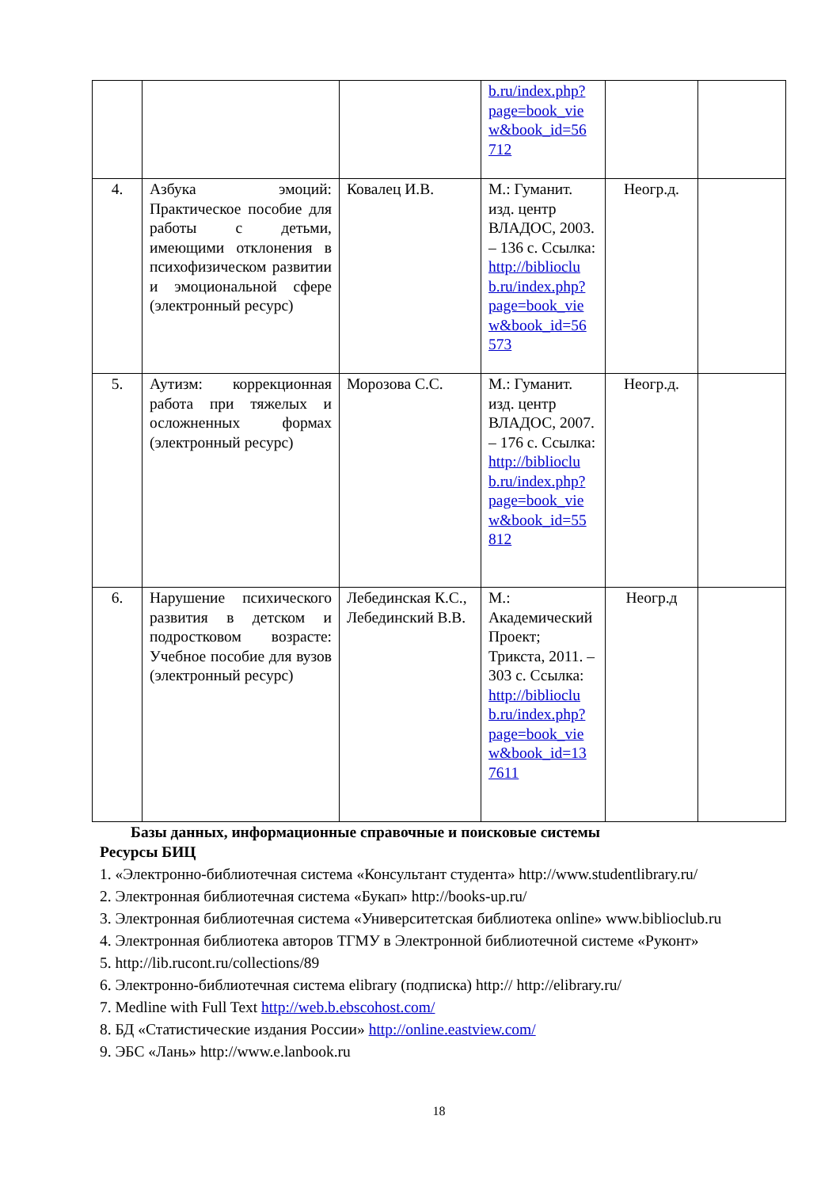| | | | b.ru/index.php? page=book_vie w&book_id=56 712 | | |
| 4. | Азбука эмоций: Практическое пособие для работы с детьми, имеющими отклонения в психофизическом развитии и эмоциональной сфере (электронный ресурс) | Ковалец И.В. | М.: Гуманит. изд. центр ВЛАДОС, 2003. – 136 с. Ссылка: http://biblioclu b.ru/index.php? page=book_vie w&book_id=56 573 | Неогр.д. | |
| 5. | Аутизм: коррекционная работа при тяжелых и осложненных формах (электронный ресурс) | Морозова С.С. | М.: Гуманит. изд. центр ВЛАДОС, 2007. – 176 с. Ссылка: http://biblioclu b.ru/index.php? page=book_vie w&book_id=55 812 | Неогр.д. | |
| 6. | Нарушение психического развития в детском и подростковом возрасте: Учебное пособие для вузов (электронный ресурс) | Лебединская К.С., Лебединский В.В. | М.: Академический Проект; Трикста, 2011. – 303 с. Ссылка: http://biblioclu b.ru/index.php? page=book_vie w&book_id=13 7611 | Неогр.д | |
Базы данных, информационные справочные и поисковые системы
Ресурсы БИЦ
1. «Электронно-библиотечная система «Консультант студента» http://www.studentlibrary.ru/
2. Электронная библиотечная система «Букап» http://books-up.ru/
3. Электронная библиотечная система «Университетская библиотека online» www.biblioclub.ru
4. Электронная библиотека авторов ТГМУ в Электронной библиотечной системе «Руконт»
5. http://lib.rucont.ru/collections/89
6. Электронно-библиотечная система elibrary (подписка) http:// http://elibrary.ru/
7. Medline with Full Text http://web.b.ebscohost.com/
8. БД «Статистические издания России» http://online.eastview.com/
9. ЭБС «Лань» http://www.e.lanbook.ru
18